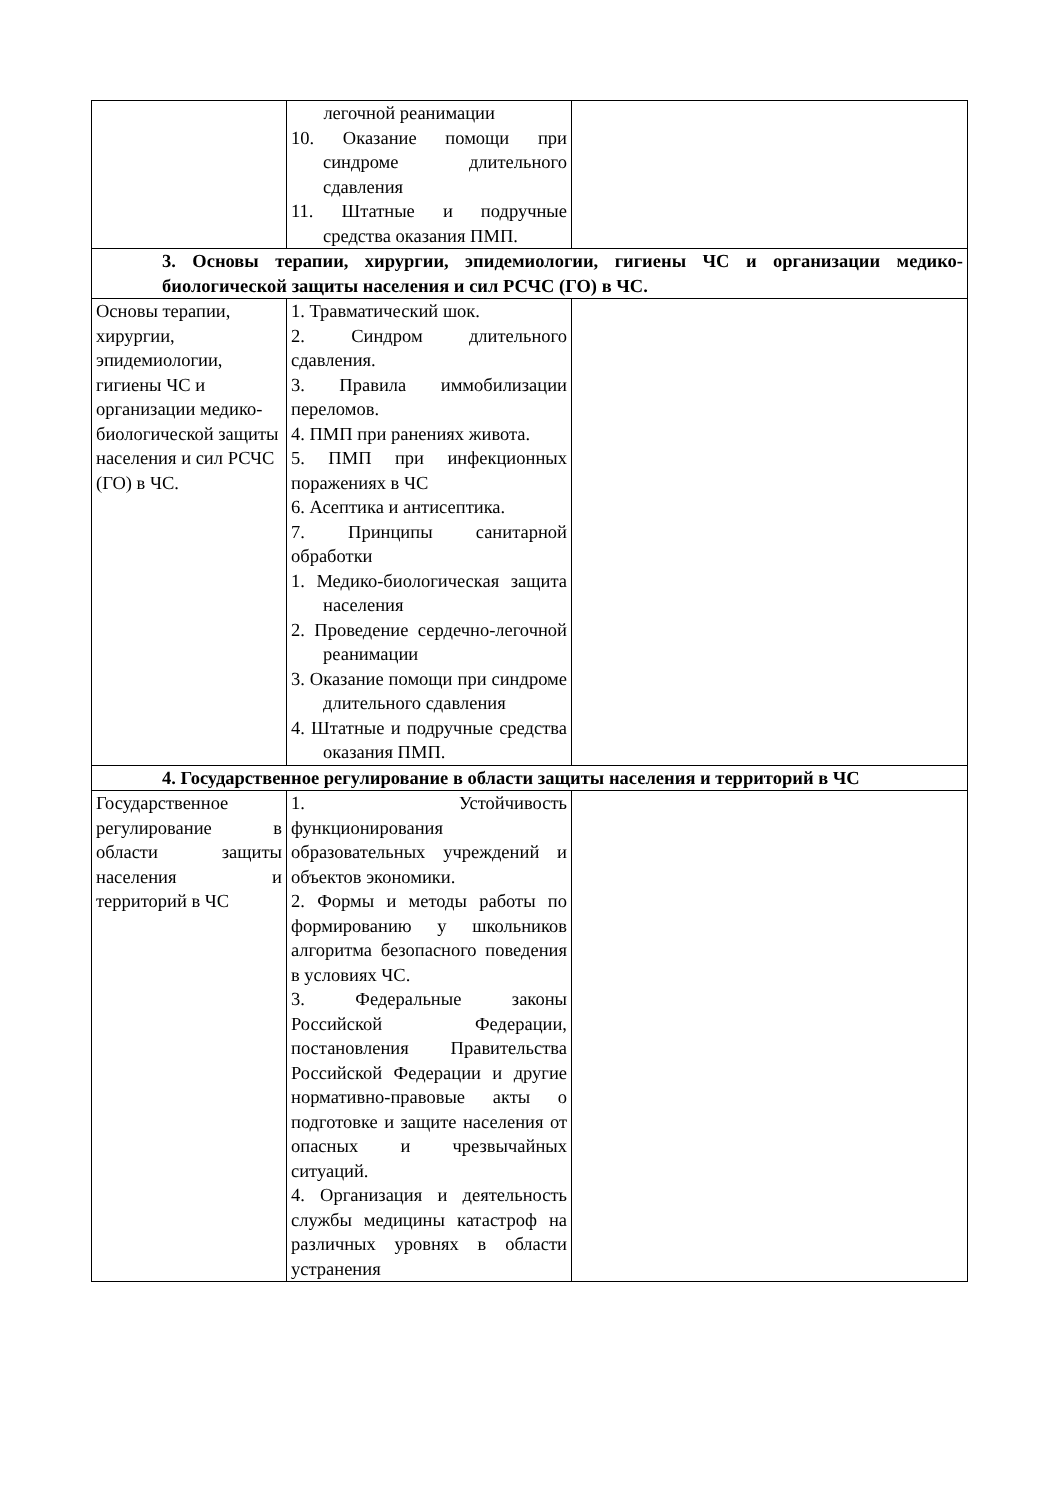| | легочной реанимации 10. Оказание помощи при синдроме длительного сдавления 11. Штатные и подручные средства оказания ПМП. | |
| 3. Основы терапии, хирургии, эпидемиологии, гигиены ЧС и организации медико-биологической защиты населения и сил РСЧС (ГО) в ЧС. | | |
| Основы терапии, хирургии, эпидемиологии, гигиены ЧС и организации медико-биологической защиты населения и сил РСЧС (ГО) в ЧС. | 1. Травматический шок. 2. Синдром длительного сдавления. 3. Правила иммобилизации переломов. 4. ПМП при ранениях живота. 5. ПМП при инфекционных поражениях в ЧС 6. Асептика и антисептика. 7. Принципы санитарной обработки 1. Медико-биологическая защита населения 2. Проведение сердечно-легочной реанимации 3. Оказание помощи при синдроме длительного сдавления 4. Штатные и подручные средства оказания ПМП. | |
| 4. Государственное регулирование в области защиты населения и территорий в ЧС | | |
| Государственное регулирование в области защиты населения и территорий в ЧС | 1. Устойчивость функционирования образовательных учреждений и объектов экономики. 2. Формы и методы работы по формированию у школьников алгоритма безопасного поведения в условиях ЧС. 3. Федеральные законы Российской Федерации, постановления Правительства Российской Федерации и другие нормативно-правовые акты о подготовке и защите населения от опасных и чрезвычайных ситуаций. 4. Организация и деятельность службы медицины катастроф на различных уровнях в области устранения | |